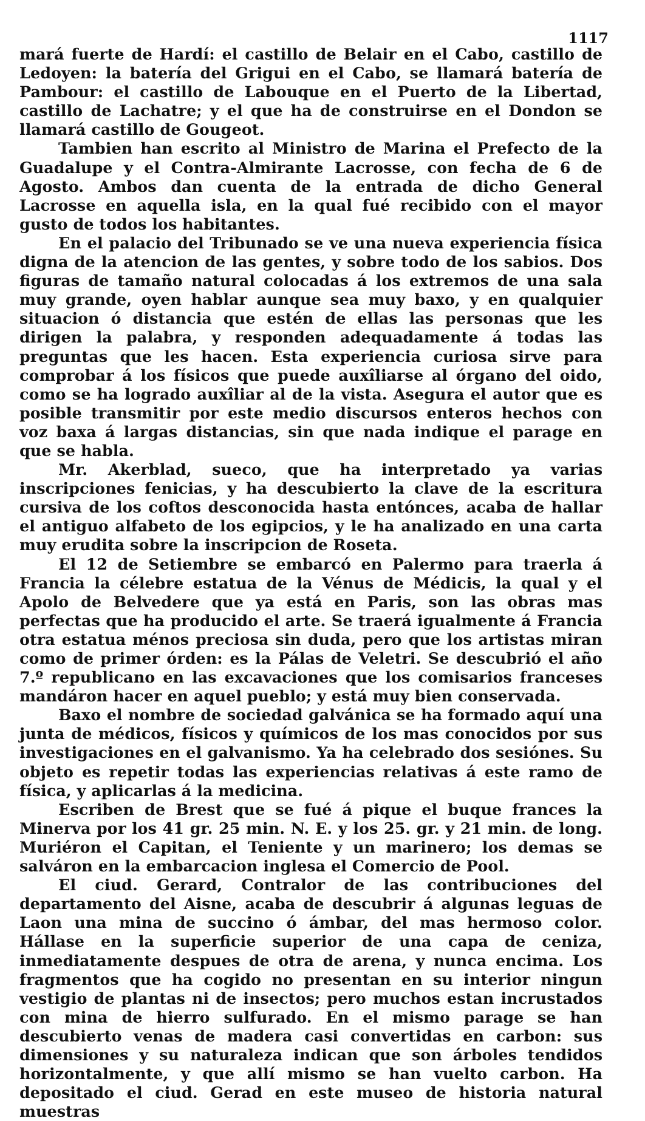1117
mará fuerte de Hardí: el castillo de Belair en el Cabo, castillo de Ledoyen: la batería del Grigui en el Cabo, se llamará batería de Pambour: el castillo de Labouque en el Puerto de la Libertad, castillo de Lachatre; y el que ha de construirse en el Dondon se llamará castillo de Gougeot.
Tambien han escrito al Ministro de Marina el Prefecto de la Guadalupe y el Contra-Almirante Lacrosse, con fecha de 6 de Agosto. Ambos dan cuenta de la entrada de dicho General Lacrosse en aquella isla, en la qual fué recibido con el mayor gusto de todos los habitantes.
En el palacio del Tribunado se ve una nueva experiencia física digna de la atencion de las gentes, y sobre todo de los sabios. Dos figuras de tamaño natural colocadas á los extremos de una sala muy grande, oyen hablar aunque sea muy baxo, y en qualquier situacion ó distancia que estén de ellas las personas que les dirigen la palabra, y responden adequadamente á todas las preguntas que les hacen. Esta experiencia curiosa sirve para comprobar á los físicos que puede auxîliarse al órgano del oido, como se ha logrado auxîliar al de la vista. Asegura el autor que es posible transmitir por este medio discursos enteros hechos con voz baxa á largas distancias, sin que nada indique el parage en que se habla.
Mr. Akerblad, sueco, que ha interpretado ya varias inscripciones fenicias, y ha descubierto la clave de la escritura cursiva de los coftos desconocida hasta entónces, acaba de hallar el antiguo alfabeto de los egipcios, y le ha analizado en una carta muy erudita sobre la inscripcion de Roseta.
El 12 de Setiembre se embarcó en Palermo para traerla á Francia la célebre estatua de la Vénus de Médicis, la qual y el Apolo de Belvedere que ya está en Paris, son las obras mas perfectas que ha producido el arte. Se traerá igualmente á Francia otra estatua ménos preciosa sin duda, pero que los artistas miran como de primer órden: es la Pálas de Veletri. Se descubrió el año 7.º republicano en las excavaciones que los comisarios franceses mandáron hacer en aquel pueblo; y está muy bien conservada.
Baxo el nombre de sociedad galvánica se ha formado aquí una junta de médicos, físicos y químicos de los mas conocidos por sus investigaciones en el galvanismo. Ya ha celebrado dos sesiónes. Su objeto es repetir todas las experiencias relativas á este ramo de física, y aplicarlas á la medicina.
Escriben de Brest que se fué á pique el buque frances la Minerva por los 41 gr. 25 min. N. E. y los 25. gr. y 21 min. de long. Muriéron el Capitan, el Teniente y un marinero; los demas se salváron en la embarcacion inglesa el Comercio de Pool.
El ciud. Gerard, Contralor de las contribuciones del departamento del Aisne, acaba de descubrir á algunas leguas de Laon una mina de succino ó ámbar, del mas hermoso color. Hállase en la superficie superior de una capa de ceniza, inmediatamente despues de otra de arena, y nunca encima. Los fragmentos que ha cogido no presentan en su interior ningun vestigio de plantas ni de insectos; pero muchos estan incrustados con mina de hierro sulfurado. En el mismo parage se han descubierto venas de madera casi convertidas en carbon: sus dimensiones y su naturaleza indican que son árboles tendidos horizontalmente, y que allí mismo se han vuelto carbon. Ha depositado el ciud. Gerad en este museo de historia natural muestras